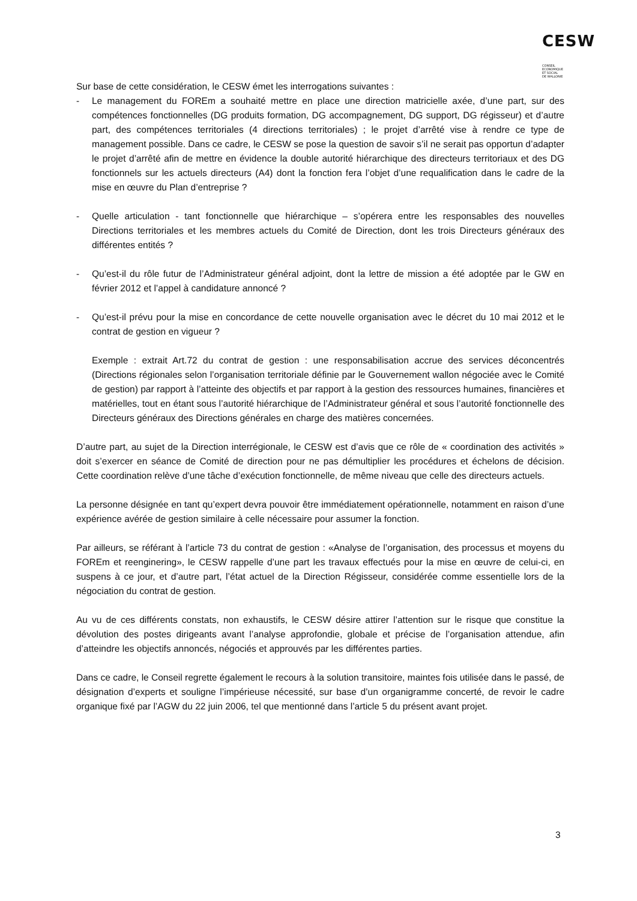CESW CONSEIL
ECONOMIQUE
ET SOCIAL
DE WALLONIE
Sur base de cette considération, le CESW émet les interrogations suivantes :
- Le management du FOREm a souhaité mettre en place une direction matricielle axée, d’une part, sur des compétences fonctionnelles (DG produits formation, DG accompagnement, DG support, DG régisseur) et d’autre part, des compétences territoriales (4 directions territoriales) ; le projet d’arrêté vise à rendre ce type de management possible. Dans ce cadre, le CESW se pose la question de savoir s’il ne serait pas opportun d’adapter le projet d’arrêté afin de mettre en évidence la double autorité hiérarchique des directeurs territoriaux et des DG fonctionnels sur les actuels directeurs (A4) dont la fonction fera l’objet d’une requalification dans le cadre de la mise en œuvre du Plan d’entreprise ?
- Quelle articulation - tant fonctionnelle que hiérarchique – s’opérera entre les responsables des nouvelles Directions territoriales et les membres actuels du Comité de Direction, dont les trois Directeurs généraux des différentes entités ?
- Qu’est-il du rôle futur de l’Administrateur général adjoint, dont la lettre de mission a été adoptée par le GW en février 2012 et l’appel à candidature annoncé ?
- Qu’est-il prévu pour la mise en concordance de cette nouvelle organisation avec le décret du 10 mai 2012 et le contrat de gestion en vigueur ?
Exemple : extrait Art.72 du contrat de gestion : une responsabilisation accrue des services déconcentrés (Directions régionales selon l’organisation territoriale définie par le Gouvernement wallon négociée avec le Comité de gestion) par rapport à l’atteinte des objectifs et par rapport à la gestion des ressources humaines, financières et matérielles, tout en étant sous l’autorité hiérarchique de l’Administrateur général et sous l’autorité fonctionnelle des Directeurs généraux des Directions générales en charge des matières concernées.
D’autre part, au sujet de la Direction interrégionale, le CESW est d’avis que ce rôle de « coordination des activités » doit s’exercer en séance de Comité de direction pour ne pas démultiplier les procédures et échelons de décision. Cette coordination relève d’une tâche d’exécution fonctionnelle, de même niveau que celle des directeurs actuels.
La personne désignée en tant qu’expert devra pouvoir être immédiatement opérationnelle, notamment en raison d’une expérience avérée de gestion similaire à celle nécessaire pour assumer la fonction.
Par ailleurs, se référant à l’article 73 du contrat de gestion : «Analyse de l’organisation, des processus et moyens du FOREm et reenginering», le CESW rappelle d’une part les travaux effectués pour la mise en œuvre de celui-ci, en suspens à ce jour, et d’autre part, l’état actuel de la Direction Régisseur, considérée comme essentielle lors de la négociation du contrat de gestion.
Au vu de ces différents constats, non exhaustifs, le CESW désire attirer l’attention sur le risque que constitue la dévolution des postes dirigeants avant l’analyse approfondie, globale et précise de l’organisation attendue, afin d’atteindre les objectifs annoncés, négociés et approuvés par les différentes parties.
Dans ce cadre, le Conseil regrette également le recours à la solution transitoire, maintes fois utilisée dans le passé, de désignation d’experts et souligne l’impérieuse nécessité, sur base d’un organigramme concerté, de revoir le cadre organique fixé par l’AGW du 22 juin 2006, tel que mentionné dans l’article 5 du présent avant projet.
3